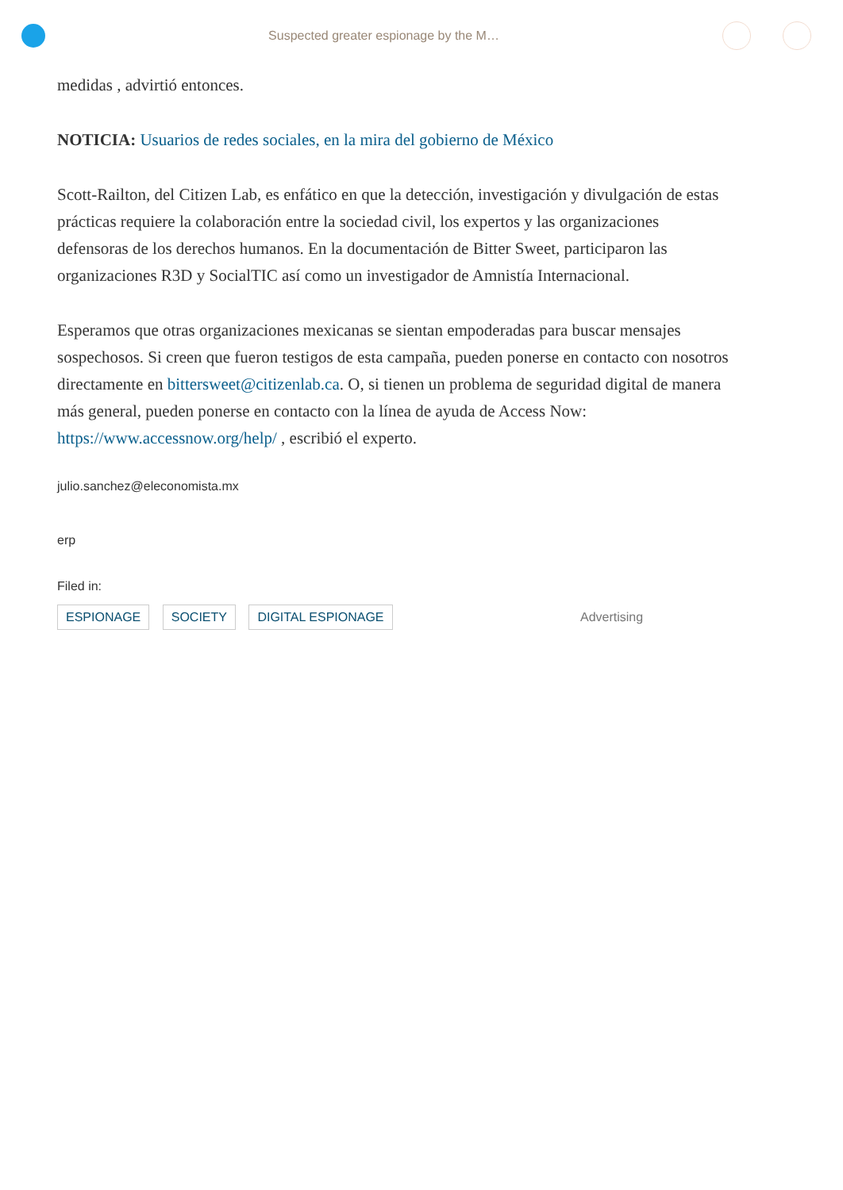Suspected greater espionage by the M…
medidas , advirtió entonces.
NOTICIA: Usuarios de redes sociales, en la mira del gobierno de México
Scott-Railton, del Citizen Lab, es enfático en que la detección, investigación y divulgación de estas prácticas requiere la colaboración entre la sociedad civil, los expertos y las organizaciones defensoras de los derechos humanos. En la documentación de Bitter Sweet, participaron las organizaciones R3D y SocialTIC así como un investigador de Amnistía Internacional.
Esperamos que otras organizaciones mexicanas se sientan empoderadas para buscar mensajes sospechosos. Si creen que fueron testigos de esta campaña, pueden ponerse en contacto con nosotros directamente en bittersweet@citizenlab.ca. O, si tienen un problema de seguridad digital de manera más general, pueden ponerse en contacto con la línea de ayuda de Access Now: https://www.accessnow.org/help/ , escribió el experto.
julio.sanchez@eleconomista.mx
erp
Filed in:
ESPIONAGE SOCIETY DIGITAL ESPIONAGE Advertising